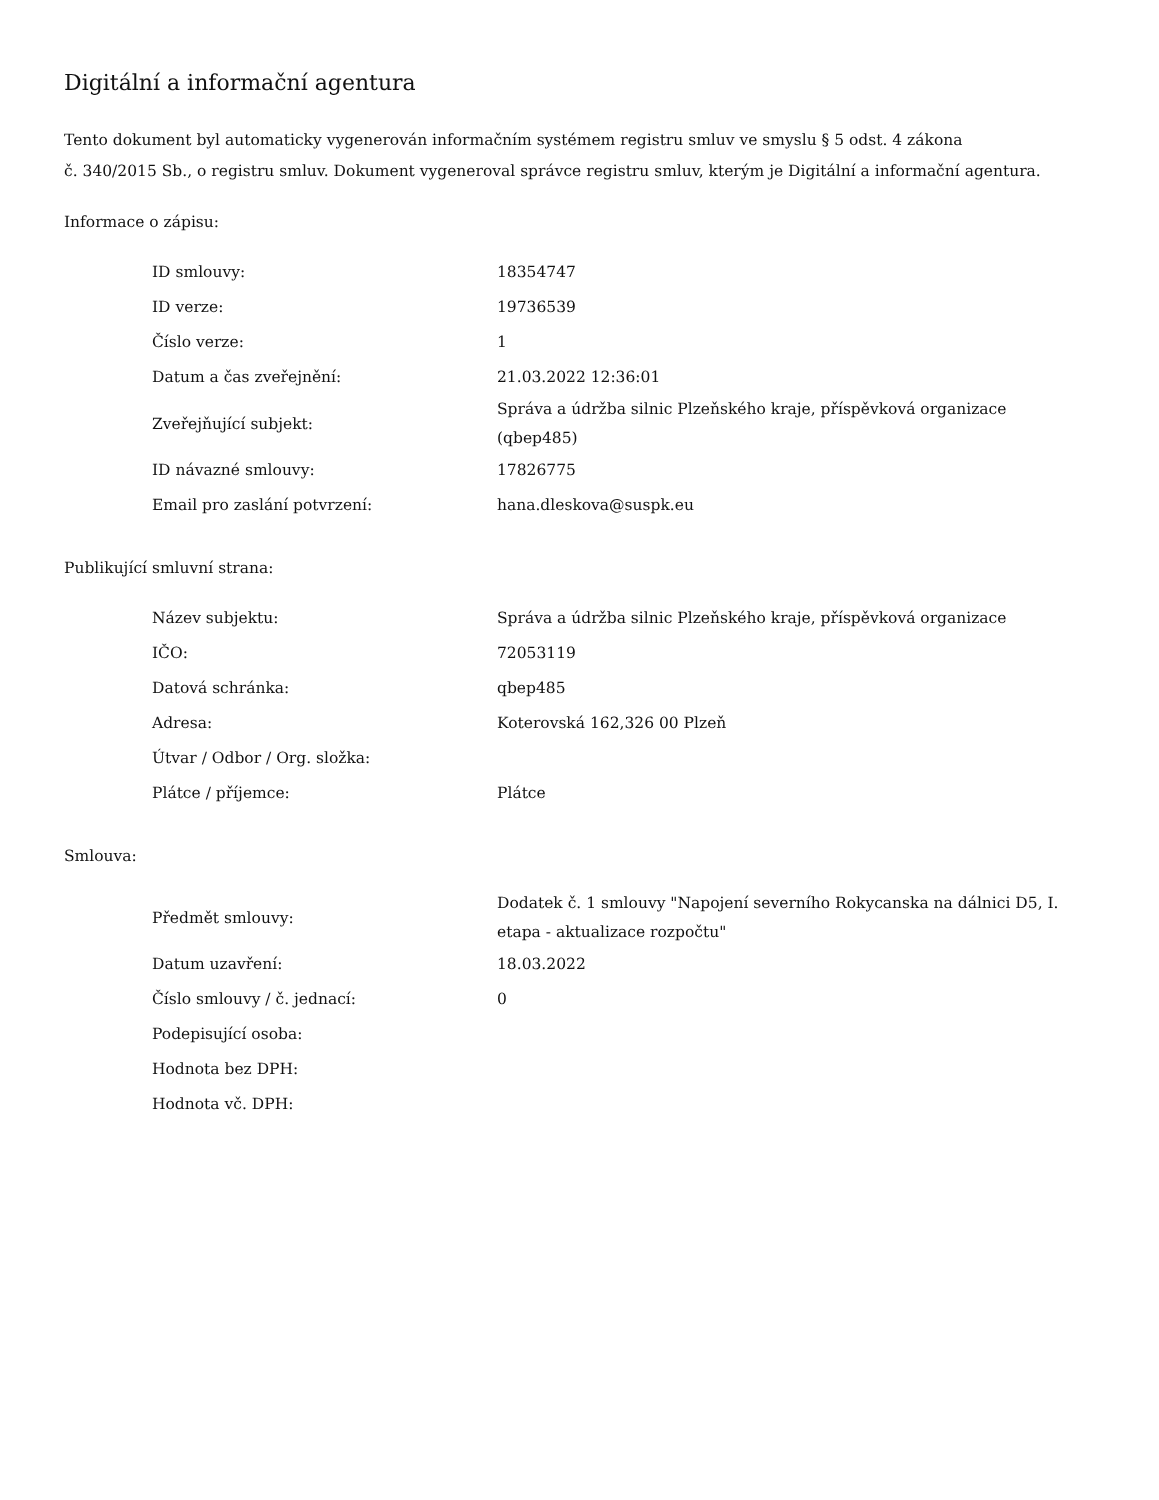Digitální a informační agentura
Tento dokument byl automaticky vygenerován informačním systémem registru smluv ve smyslu § 5 odst. 4 zákona
č. 340/2015 Sb., o registru smluv. Dokument vygeneroval správce registru smluv, kterým je Digitální a informační agentura.
Informace o zápisu:
| ID smlouvy: | 18354747 |
| ID verze: | 19736539 |
| Číslo verze: | 1 |
| Datum a čas zveřejnění: | 21.03.2022 12:36:01 |
| Zveřejňující subjekt: | Správa a údržba silnic Plzeňského kraje, příspěvková organizace (qbep485) |
| ID návazné smlouvy: | 17826775 |
| Email pro zaslání potvrzení: | hana.dleskova@suspk.eu |
Publikující smluvní strana:
| Název subjektu: | Správa a údržba silnic Plzeňského kraje, příspěvková organizace |
| IČO: | 72053119 |
| Datová schránka: | qbep485 |
| Adresa: | Koterovská 162,326 00 Plzeň |
| Útvar / Odbor / Org. složka: | |
| Plátce / příjemce: | Plátce |
Smlouva:
| Předmět smlouvy: | Dodatek č. 1 smlouvy "Napojení severního Rokycanska na dálnici D5, I. etapa - aktualizace rozpočtu" |
| Datum uzavření: | 18.03.2022 |
| Číslo smlouvy / č. jednací: | 0 |
| Podepisující osoba: | |
| Hodnota bez DPH: | |
| Hodnota vč. DPH: | |